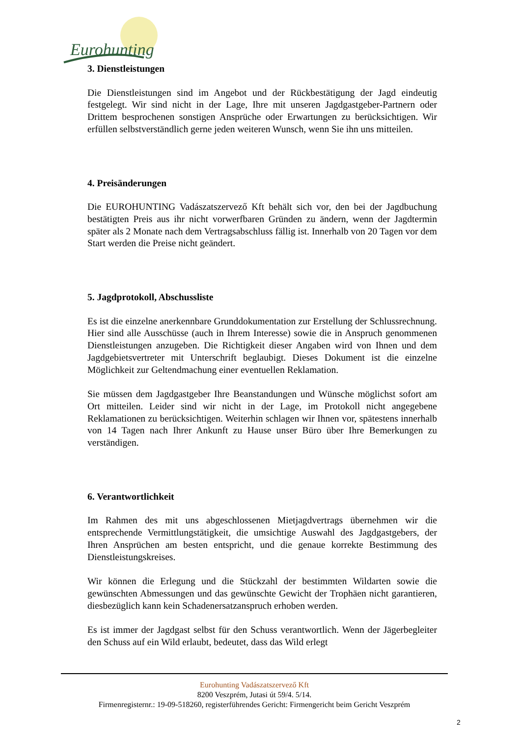Eurohunting
3. Dienstleistungen
Die Dienstleistungen sind im Angebot und der Rückbestätigung der Jagd eindeutig festgelegt. Wir sind nicht in der Lage, Ihre mit unseren Jagdgastgeber-Partnern oder Drittem besprochenen sonstigen Ansprüche oder Erwartungen zu berücksichtigen. Wir erfüllen selbstverständlich gerne jeden weiteren Wunsch, wenn Sie ihn uns mitteilen.
4. Preisänderungen
Die EUROHUNTING Vadászatszervező Kft behält sich vor, den bei der Jagdbuchung bestätigten Preis aus ihr nicht vorwerfbaren Gründen zu ändern, wenn der Jagdtermin später als 2 Monate nach dem Vertragsabschluss fällig ist. Innerhalb von 20 Tagen vor dem Start werden die Preise nicht geändert.
5. Jagdprotokoll, Abschussliste
Es ist die einzelne anerkennbare Grunddokumentation zur Erstellung der Schlussrechnung. Hier sind alle Ausschüsse (auch in Ihrem Interesse) sowie die in Anspruch genommenen Dienstleistungen anzugeben. Die Richtigkeit dieser Angaben wird von Ihnen und dem Jagdgebietsvertreter mit Unterschrift beglaubigt. Dieses Dokument ist die einzelne Möglichkeit zur Geltendmachung einer eventuellen Reklamation.
Sie müssen dem Jagdgastgeber Ihre Beanstandungen und Wünsche möglichst sofort am Ort mitteilen. Leider sind wir nicht in der Lage, im Protokoll nicht angegebene Reklamationen zu berücksichtigen. Weiterhin schlagen wir Ihnen vor, spätestens innerhalb von 14 Tagen nach Ihrer Ankunft zu Hause unser Büro über Ihre Bemerkungen zu verständigen.
6. Verantwortlichkeit
Im Rahmen des mit uns abgeschlossenen Mietjagdvertrags übernehmen wir die entsprechende Vermittlungstätigkeit, die umsichtige Auswahl des Jagdgastgebers, der Ihren Ansprüchen am besten entspricht, und die genaue korrekte Bestimmung des Dienstleistungskreises.
Wir können die Erlegung und die Stückzahl der bestimmten Wildarten sowie die gewünschten Abmessungen und das gewünschte Gewicht der Trophäen nicht garantieren, diesbezüglich kann kein Schadenersatzanspruch erhoben werden.
Es ist immer der Jagdgast selbst für den Schuss verantwortlich. Wenn der Jägerbegleiter den Schuss auf ein Wild erlaubt, bedeutet, dass das Wild erlegt
Eurohunting Vadászatszervező Kft
8200 Veszprém, Jutasi út 59/4. 5/14.
Firmenregisternr.: 19-09-518260, registerführendes Gericht: Firmengericht beim Gericht Veszprém
2